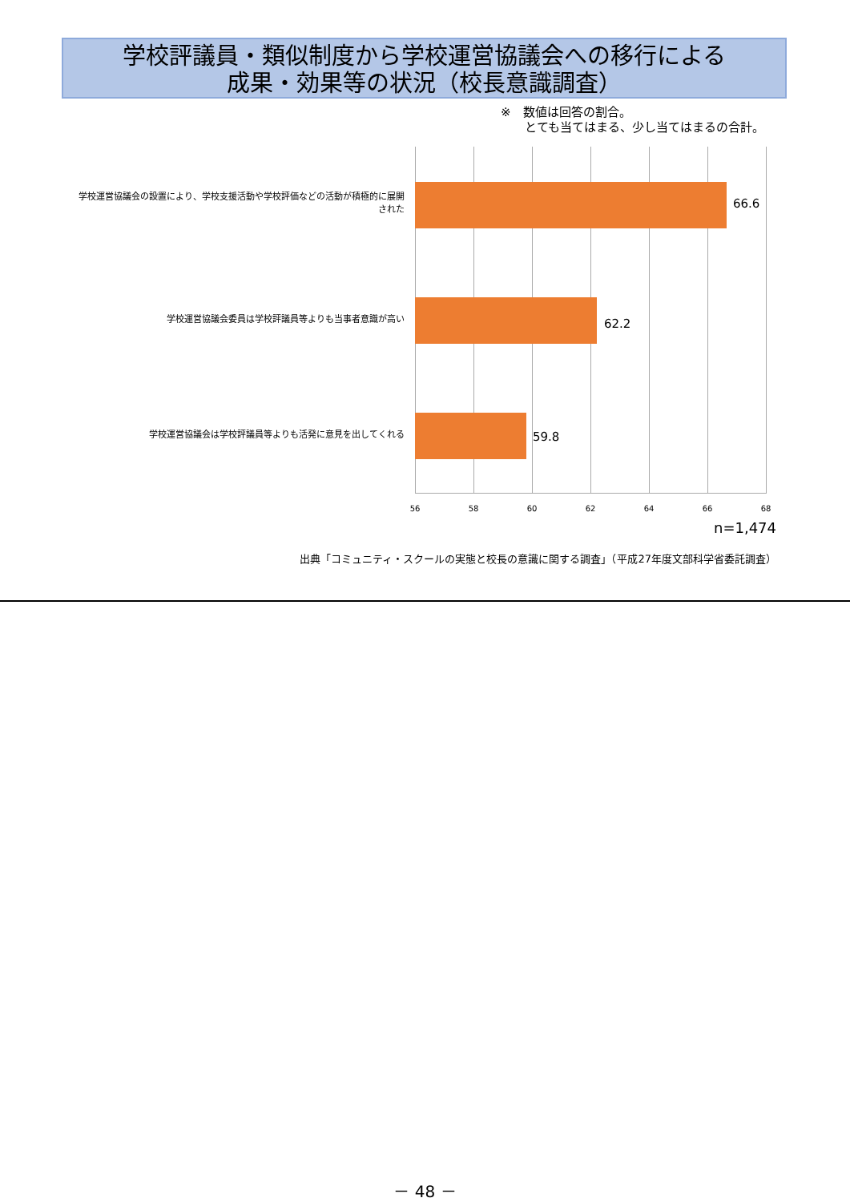学校評議員・類似制度から学校運営協議会への移行による
成果・効果等の状況（校長意識調査）
※　数値は回答の割合。
　　とても当てはまる、少し当てはまるの合計。
学校運営協議会の設置により、学校支援活動や学校評価などの活動が積極的に展開された
66.6
学校運営協議会委員は学校評議員等よりも当事者意識が高い 62.2
学校運営協議会は学校評議員等よりも活発に意見を出してくれる 59.8
56 58 60 62 64 66 68
n=1,474
出典「コミュニティ・スクールの実態と校長の意識に関する調査」（平成27年度文部科学省委託調査）
－ 48 －